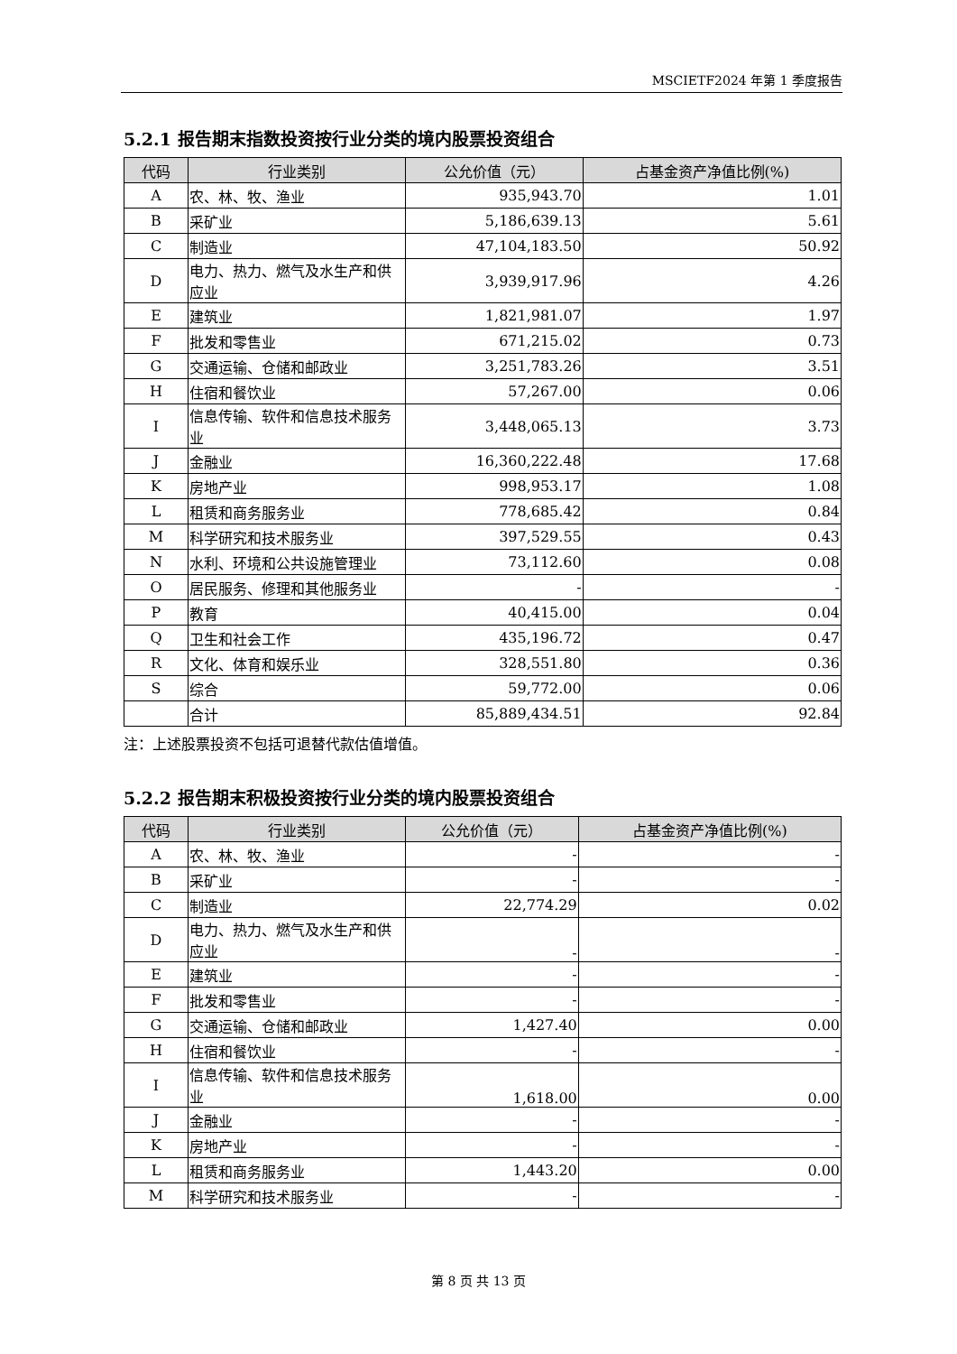MSCIETF2024 年第 1 季度报告
5.2.1 报告期末指数投资按行业分类的境内股票投资组合
| 代码 | 行业类别 | 公允价值（元） | 占基金资产净值比例(%) |
| --- | --- | --- | --- |
| A | 农、林、牧、渔业 | 935,943.70 | 1.01 |
| B | 采矿业 | 5,186,639.13 | 5.61 |
| C | 制造业 | 47,104,183.50 | 50.92 |
| D | 电力、热力、燃气及水生产和供应业 | 3,939,917.96 | 4.26 |
| E | 建筑业 | 1,821,981.07 | 1.97 |
| F | 批发和零售业 | 671,215.02 | 0.73 |
| G | 交通运输、仓储和邮政业 | 3,251,783.26 | 3.51 |
| H | 住宿和餐饮业 | 57,267.00 | 0.06 |
| I | 信息传输、软件和信息技术服务业 | 3,448,065.13 | 3.73 |
| J | 金融业 | 16,360,222.48 | 17.68 |
| K | 房地产业 | 998,953.17 | 1.08 |
| L | 租赁和商务服务业 | 778,685.42 | 0.84 |
| M | 科学研究和技术服务业 | 397,529.55 | 0.43 |
| N | 水利、环境和公共设施管理业 | 73,112.60 | 0.08 |
| O | 居民服务、修理和其他服务业 | - | - |
| P | 教育 | 40,415.00 | 0.04 |
| Q | 卫生和社会工作 | 435,196.72 | 0.47 |
| R | 文化、体育和娱乐业 | 328,551.80 | 0.36 |
| S | 综合 | 59,772.00 | 0.06 |
| | 合计 | 85,889,434.51 | 92.84 |
注：上述股票投资不包括可退替代款估值增值。
5.2.2 报告期末积极投资按行业分类的境内股票投资组合
| 代码 | 行业类别 | 公允价值（元） | 占基金资产净值比例(%) |
| --- | --- | --- | --- |
| A | 农、林、牧、渔业 | - | - |
| B | 采矿业 | - | - |
| C | 制造业 | 22,774.29 | 0.02 |
| D | 电力、热力、燃气及水生产和供应业 | - | - |
| E | 建筑业 | - | - |
| F | 批发和零售业 | - | - |
| G | 交通运输、仓储和邮政业 | 1,427.40 | 0.00 |
| H | 住宿和餐饮业 | - | - |
| I | 信息传输、软件和信息技术服务业 | 1,618.00 | 0.00 |
| J | 金融业 | - | - |
| K | 房地产业 | - | - |
| L | 租赁和商务服务业 | 1,443.20 | 0.00 |
| M | 科学研究和技术服务业 | - | - |
第 8 页 共 13 页